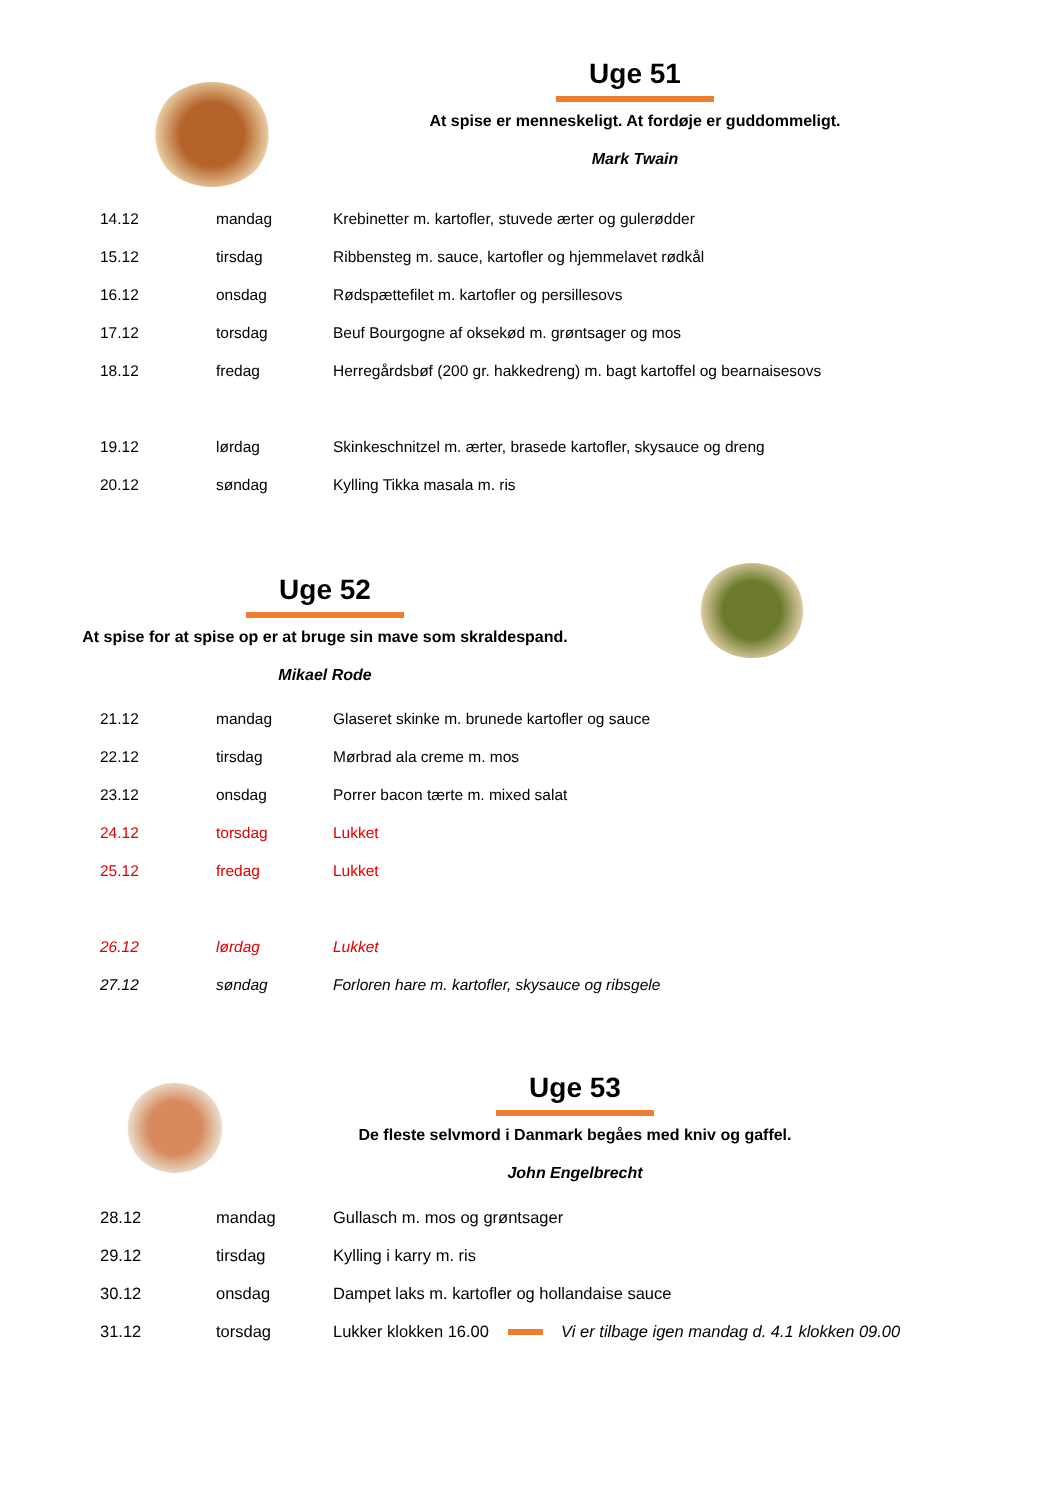Uge 51
At spise er menneskeligt. At fordøje er guddommeligt.
Mark Twain
| 14.12 | mandag | Krebinetter m. kartofler, stuvede ærter og gulerødder |
| 15.12 | tirsdag | Ribbensteg m. sauce, kartofler og hjemmelavet rødkål |
| 16.12 | onsdag | Rødspættefilet m. kartofler og persillesovs |
| 17.12 | torsdag | Beuf Bourgogne af oksekød m. grøntsager og mos |
| 18.12 | fredag | Herregårdsbøf (200 gr. hakkedreng) m. bagt kartoffel og bearnaisesovs |
| 19.12 | lørdag | Skinkeschnitzel m. ærter, brasede kartofler, skysauce og dreng |
| 20.12 | søndag | Kylling Tikka masala m. ris |
Uge 52
At spise for at spise op er at bruge sin mave som skraldespand.
Mikael Rode
| 21.12 | mandag | Glaseret skinke m. brunede kartofler og sauce |
| 22.12 | tirsdag | Mørbrad ala creme m. mos |
| 23.12 | onsdag | Porrer bacon tærte m. mixed salat |
| 24.12 | torsdag | Lukket |
| 25.12 | fredag | Lukket |
| 26.12 | lørdag | Lukket |
| 27.12 | søndag | Forloren hare m. kartofler, skysauce og ribsgele |
Uge 53
De fleste selvmord i Danmark begåes med kniv og gaffel.
John Engelbrecht
| 28.12 | mandag | Gullasch m. mos og grøntsager |
| 29.12 | tirsdag | Kylling i karry m. ris |
| 30.12 | onsdag | Dampet laks m. kartofler og hollandaise sauce |
| 31.12 | torsdag | Lukker klokken 16.00 Vi er tilbage igen mandag d. 4.1 klokken 09.00 |